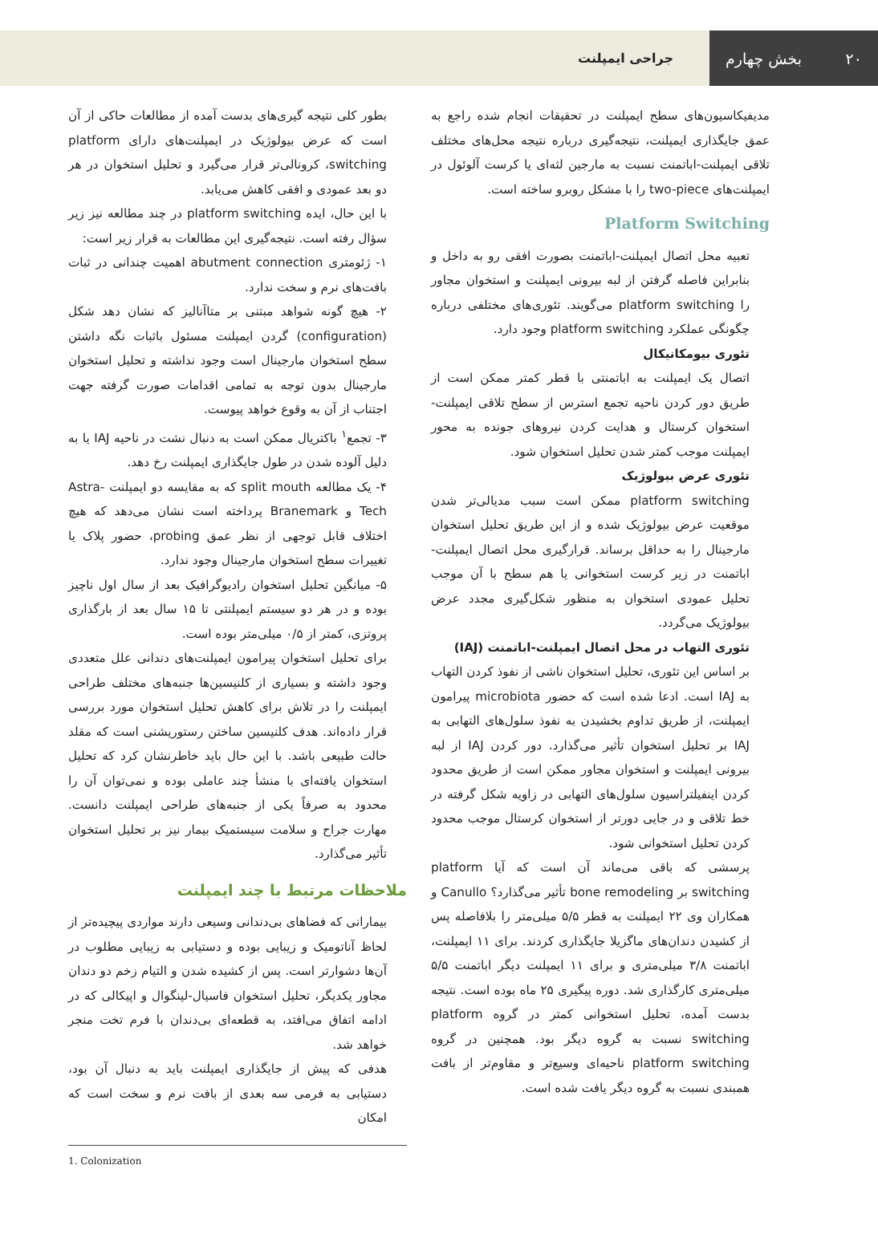۲۰ بخش چهارم
جراحی ایمپلنت
مدیفیکاسیون‌های سطح ایمپلنت در تحقیقات انجام شده راجع به عمق جایگذاری ایمپلنت، نتیجه‌گیری درباره نتیجه محل‌های مختلف تلاقی ایمپلنت-اباتمنت نسبت به مارجین لثه‌ای یا کرست آلوئول در ایمپلنت‌های two-piece را با مشکل روبرو ساخته است.
Platform Switching
تعبیه محل اتصال ایمپلنت-اباتمنت بصورت افقی رو به داخل و بنابراین فاصله گرفتن از لبه بیرونی ایمپلنت و استخوان مجاور را platform switching می‌گویند. تئوری‌های مختلفی درباره چگونگی عملکرد platform switching وجود دارد.
تئوری بیومکانیکال
اتصال یک ایمپلنت به اباتمنتی با قطر کمتر ممکن است از طریق دور کردن ناحیه تجمع استرس از سطح تلاقی ایمپلنت-استخوان کرستال و هدایت کردن نیروهای جونده به محور ایمپلنت موجب کمتر شدن تحلیل استخوان شود.
تئوری عرض بیولوژیک
platform switching ممکن است سبب مدیالی‌تر شدن موقعیت عرض بیولوژیک شده و از این طریق تحلیل استخوان مارجینال را به حداقل برساند. قرارگیری محل اتصال ایمپلنت-اباتمنت در زیر کرست استخوانی یا هم سطح با آن موجب تحلیل عمودی استخوان به منظور شکل‌گیری مجدد عرض بیولوژیک می‌گردد.
تئوری التهاب در محل اتصال ایمپلنت-اباتمنت (IAJ)
بر اساس این تئوری، تحلیل استخوان ناشی از نفوذ کردن التهاب به IAJ است. ادعا شده است که حضور microbiota پیرامون ایمپلنت، از طریق تداوم بخشیدن به نفوذ سلول‌های التهابی به IAJ بر تحلیل استخوان تأثیر می‌گذارد. دور کردن IAJ از لبه بیرونی ایمپلنت و استخوان مجاور ممکن است از طریق محدود کردن اینفیلتراسیون سلول‌های التهابی در زاویه شکل گرفته در خط تلاقی و در جایی دورتر از استخوان کرستال موجب محدود کردن تحلیل استخوانی شود.
پرسشی که باقی می‌ماند آن است که آیا platform switching بر bone remodeling تأثیر می‌گذارد؟ Canullo و همکاران وی ۲۲ ایمپلنت به قطر ۵/۵ میلی‌متر را بلافاصله پس از کشیدن دندان‌های ماگزیلا جایگذاری کردند. برای ۱۱ ایمپلنت، اباتمنت ۳/۸ میلی‌متری و برای ۱۱ ایمپلنت دیگر اباتمنت ۵/۵ میلی‌متری کارگذاری شد. دوره پیگیری ۲۵ ماه بوده است. نتیجه بدست آمده، تحلیل استخوانی کمتر در گروه platform switching نسبت به گروه دیگر بود. همچنین در گروه platform switching ناحیه‌ای وسیع‌تر و مقاوم‌تر از بافت همبندی نسبت به گروه دیگر یافت شده است.
بطور کلی نتیجه گیری‌های بدست آمده از مطالعات حاکی از آن است که عرض بیولوژیک در ایمپلنت‌های دارای platform switching، کرونالی‌تر قرار می‌گیرد و تحلیل استخوان در هر دو بعد عمودی و افقی کاهش می‌یابد.
با این حال، ایده platform switching در چند مطالعه نیز زیر سؤال رفته است. نتیجه‌گیری این مطالعات به قرار زیر است:
۱- ژئومتری abutment connection اهمیت چندانی در ثبات بافت‌های نرم و سخت ندارد.
۲- هیچ گونه شواهد مبتنی بر متاآنالیز که نشان دهد شکل (configuration) گردن ایمپلنت مسئول باثبات نگه داشتن سطح استخوان مارجینال است وجود نداشته و تحلیل استخوان مارجینال بدون توجه به تمامی اقدامات صورت گرفته جهت اجتناب از آن به وقوع خواهد پیوست.
۳- تجمع<sup>۱</sup> باکتریال ممکن است به دنبال نشت در ناحیه IAJ یا به دلیل آلوده شدن در طول جایگذاری ایمپلنت رخ دهد.
۴- یک مطالعه split mouth که به مقایسه دو ایمپلنت Astra-Tech و Branemark پرداخته است نشان می‌دهد که هیچ اختلاف قابل توجهی از نظر عمق probing، حضور پلاک یا تغییرات سطح استخوان مارجینال وجود ندارد.
۵- میانگین تحلیل استخوان رادیوگرافیک بعد از سال اول ناچیز بوده و در هر دو سیستم ایمپلنتی تا ۱۵ سال بعد از بارگذاری پروتزی، کمتر از ۰/۵ میلی‌متر بوده است.
برای تحلیل استخوان پیرامون ایمپلنت‌های دندانی علل متعددی وجود داشته و بسیاری از کلنیسین‌ها جنبه‌های مختلف طراحی ایمپلنت را در تلاش برای کاهش تحلیل استخوان مورد بررسی قرار داده‌اند. هدف کلنیسین ساختن رستوریشنی است که مقلد حالت طبیعی باشد. با این حال باید خاطرنشان کرد که تحلیل استخوان یافته‌ای با منشأ چند عاملی بوده و نمی‌توان آن را محدود به صرفاً یکی از جنبه‌های طراحی ایمپلنت دانست. مهارت جراح و سلامت سیستمیک بیمار نیز بر تحلیل استخوان تأثیر می‌گذارد.
ملاحظات مرتبط با چند ایمپلنت
بیمارانی که فضاهای بی‌دندانی وسیعی دارند مواردی پیچیده‌تر از لحاظ آناتومیک و زیبایی بوده و دستیابی به زیبایی مطلوب در آن‌ها دشوارتر است. پس از کشیده شدن و التیام زخم دو دندان مجاور یکدیگر، تحلیل استخوان فاسیال-لینگوال و اپیکالی که در ادامه اتفاق می‌افتد، به قطعه‌ای بی‌دندان با فرم تخت منجر خواهد شد.
هدفی که پیش از جایگذاری ایمپلنت باید به دنبال آن بود، دستیابی به فرمی سه بعدی از بافت نرم و سخت است که امکان
1. Colonization